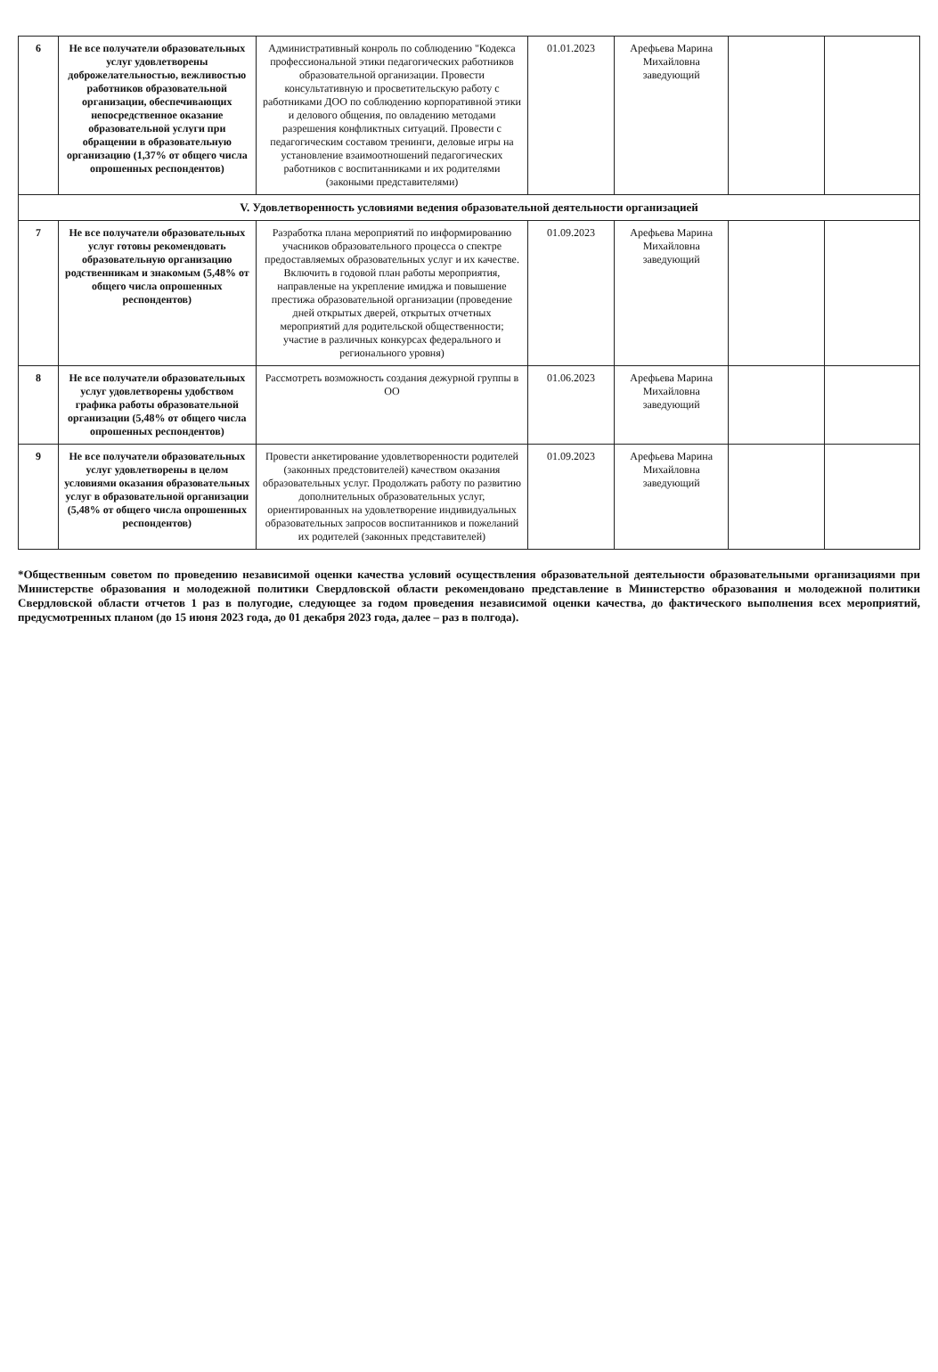| 6 | Не все получатели образовательных услуг удовлетворены доброжелательностью, вежливостью работников образовательной организации, обеспечивающих непосредственное оказание образовательной услуги при обращении в образовательную организацию (1,37% от общего числа опрошенных респондентов) | Административный конроль по соблюдению "Кодекса профессиональной этики педагогических работников образовательной организации. Провести консультативную и просветительскую работу с работниками ДОО по соблюдению корпоративной этики и делового общения, по овладению методами разрешения конфликтных ситуаций. Провести с педагогическим составом тренинги, деловые игры на установление взаимоотношений педагогических работников с воспитанниками и их родителями (закоными представителями) | 01.01.2023 | Арефьева Марина Михайловна заведующий | | |
| V. Удовлетворенность условиями ведения образовательной деятельности организацией | | | | | | |
| 7 | Не все получатели образовательных услуг готовы рекомендовать образовательную организацию родственникам и знакомым (5,48% от общего числа опрошенных респондентов) | Разработка плана мероприятий по информированию учасников образовательного процесса о спектре предоставляемых образовательных услуг и их качестве. Включить в годовой план работы мероприятия, направленые на укрепление имиджа и повышение престижа образовательной организации (проведение дней открытых дверей, открытых отчетных мероприятий для родительской общественности; участие в различных конкурсах федерального и регионального уровня) | 01.09.2023 | Арефьева Марина Михайловна заведующий | | |
| 8 | Не все получатели образовательных услуг удовлетворены удобством графика работы образовательной организации (5,48% от общего числа опрошенных респондентов) | Рассмотреть возможность создания дежурной группы в ОО | 01.06.2023 | Арефьева Марина Михайловна заведующий | | |
| 9 | Не все получатели образовательных услуг удовлетворены в целом условиями оказания образовательных услуг в образовательной организации (5,48% от общего числа опрошенных респондентов) | Провести анкетирование удовлетворенности родителей (законных предстовителей) качеством оказания образовательных услуг. Продолжать работу по развитию дополнительных образовательных услуг, ориентированных на удовлетворение индивидуальных образовательных запросов воспитанников и пожеланий их родителей (законных представителей) | 01.09.2023 | Арефьева Марина Михайловна заведующий | | |
*Общественным советом по проведению независимой оценки качества условий осуществления образовательной деятельности образовательными организациями при Министерстве образования и молодежной политики Свердловской области рекомендовано представление в Министерство образования и молодежной политики Свердловской области отчетов 1 раз в полугодие, следующее за годом проведения независимой оценки качества, до фактического выполнения всех мероприятий, предусмотренных планом (до 15 июня 2023 года, до 01 декабря 2023 года, далее – раз в полгода).